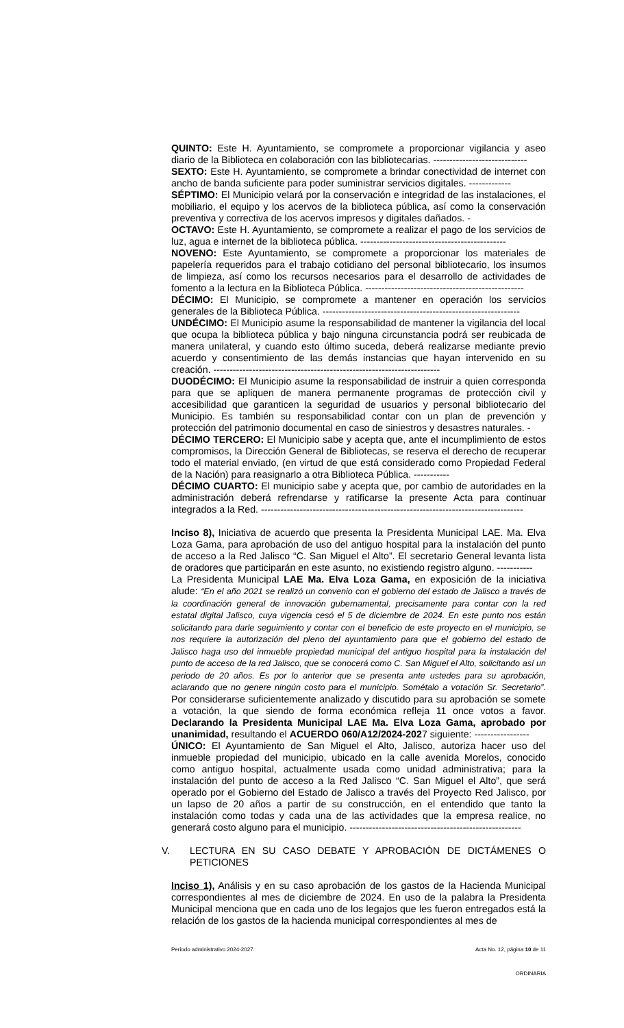QUINTO: Este H. Ayuntamiento, se compromete a proporcionar vigilancia y aseo diario de la Biblioteca en colaboración con las bibliotecarias. -----------------------------
SEXTO: Este H. Ayuntamiento, se compromete a brindar conectividad de internet con ancho de banda suficiente para poder suministrar servicios digitales. -------------
SÉPTIMO: El Municipio velará por la conservación e integridad de las instalaciones, el mobiliario, el equipo y los acervos de la biblioteca pública, así como la conservación preventiva y correctiva de los acervos impresos y digitales dañados. -
OCTAVO: Este H. Ayuntamiento, se compromete a realizar el pago de los servicios de luz, agua e internet de la biblioteca pública. ---------------------------------------------
NOVENO: Este Ayuntamiento, se compromete a proporcionar los materiales de papelería requeridos para el trabajo cotidiano del personal bibliotecario, los insumos de limpieza, así como los recursos necesarios para el desarrollo de actividades de fomento a la lectura en la Biblioteca Pública. -------------------------------------------------
DÉCIMO: El Municipio, se compromete a mantener en operación los servicios generales de la Biblioteca Pública. -------------------------------------------------------------
UNDÉCIMO: El Municipio asume la responsabilidad de mantener la vigilancia del local que ocupa la biblioteca pública y bajo ninguna circunstancia podrá ser reubicada de manera unilateral, y cuando esto último suceda, deberá realizarse mediante previo acuerdo y consentimiento de las demás instancias que hayan intervenido en su creación. ----------------------------------------------------------------------
DUODÉCIMO: El Municipio asume la responsabilidad de instruir a quien corresponda para que se apliquen de manera permanente programas de protección civil y accesibilidad que garanticen la seguridad de usuarios y personal bibliotecario del Municipio. Es también su responsabilidad contar con un plan de prevención y protección del patrimonio documental en caso de siniestros y desastres naturales. -
DÉCIMO TERCERO: El Municipio sabe y acepta que, ante el incumplimiento de estos compromisos, la Dirección General de Bibliotecas, se reserva el derecho de recuperar todo el material enviado, (en virtud de que está considerado como Propiedad Federal de la Nación) para reasignarlo a otra Biblioteca Pública. -----------
DÉCIMO CUARTO: El municipio sabe y acepta que, por cambio de autoridades en la administración deberá refrendarse y ratificarse la presente Acta para continuar integrados a la Red. ---------------------------------------------------------------------------------
Inciso 8), Iniciativa de acuerdo que presenta la Presidenta Municipal LAE. Ma. Elva Loza Gama, para aprobación de uso del antiguo hospital para la instalación del punto de acceso a la Red Jalisco “C. San Miguel el Alto”. El secretario General levanta lista de oradores que participarán en este asunto, no existiendo registro alguno. -----------
La Presidenta Municipal LAE Ma. Elva Loza Gama, en exposición de la iniciativa alude: “En el año 2021 se realizó un convenio con el gobierno del estado de Jalisco a través de la coordinación general de innovación gubernamental, precisamente para contar con la red estatal digital Jalisco, cuya vigencia cesó el 5 de diciembre de 2024. En este punto nos están solicitando para darle seguimiento y contar con el beneficio de este proyecto en el municipio, se nos requiere la autorización del pleno del ayuntamiento para que el gobierno del estado de Jalisco haga uso del inmueble propiedad municipal del antiguo hospital para la instalación del punto de acceso de la red Jalisco, que se conocerá como C. San Miguel el Alto, solicitando así un periodo de 20 años. Es por lo anterior que se presenta ante ustedes para su aprobación, aclarando que no genere ningún costo para el municipio. Sométalo a votación Sr. Secretario”. Por considerarse suficientemente analizado y discutido para su aprobación se somete a votación, la que siendo de forma económica refleja 11 once votos a favor. Declarando la Presidenta Municipal LAE Ma. Elva Loza Gama, aprobado por unanimidad, resultando el ACUERDO 060/A12/2024-2027 siguiente: -----------------
ÚNICO: El Ayuntamiento de San Miguel el Alto, Jalisco, autoriza hacer uso del inmueble propiedad del municipio, ubicado en la calle avenida Morelos, conocido como antiguo hospital, actualmente usada como unidad administrativa; para la instalación del punto de acceso a la Red Jalisco “C. San Miguel el Alto”, que será operado por el Gobierno del Estado de Jalisco a través del Proyecto Red Jalisco, por un lapso de 20 años a partir de su construcción, en el entendido que tanto la instalación como todas y cada una de las actividades que la empresa realice, no generará costo alguno para el municipio. -----------------------------------------------------
V. LECTURA EN SU CASO DEBATE Y APROBACIÓN DE DICTÁMENES O PETICIONES
Inciso 1), Análisis y en su caso aprobación de los gastos de la Hacienda Municipal correspondientes al mes de diciembre de 2024. En uso de la palabra la Presidenta Municipal menciona que en cada uno de los legajos que les fueron entregados está la relación de los gastos de la hacienda municipal correspondientes al mes de
Periodo administrativo 2024-2027. Acta No. 12, página 10 de 11
ORDINARIA